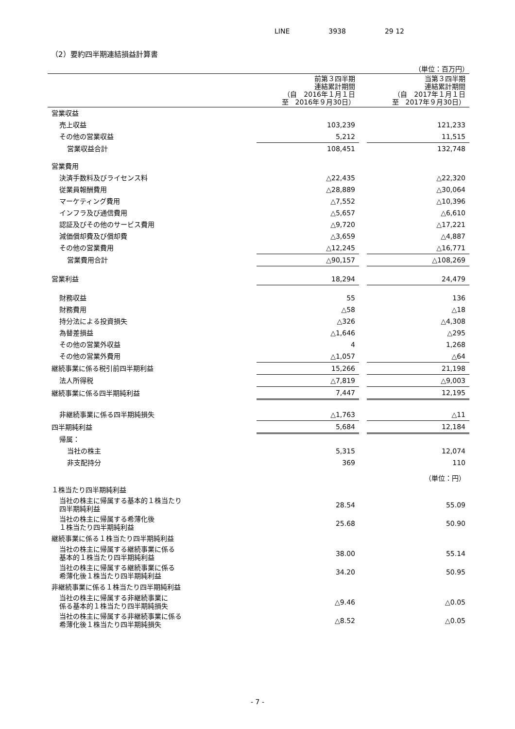LINE 3938 29 12
（2）要約四半期連結損益計算書
（単位：百万円）
| | 前第３四半期 連結累計期間 （自 2016年１月１日 至 2016年９月30日） | | 当第３四半期 連結累計期間 （自 2017年１月１日 至 2017年９月30日） |
| --- | --- | --- | --- |
| 営業収益 | | | |
| 売上収益 | 103,239 | | 121,233 |
| その他の営業収益 | 5,212 | | 11,515 |
| 営業収益合計 | 108,451 | | 132,748 |
| 営業費用 | | | |
| 決済手数料及びライセンス料 | △22,435 | | △22,320 |
| 従業員報酬費用 | △28,889 | | △30,064 |
| マーケティング費用 | △7,552 | | △10,396 |
| インフラ及び通信費用 | △5,657 | | △6,610 |
| 認証及びその他のサービス費用 | △9,720 | | △17,221 |
| 減価償却費及び償却費 | △3,659 | | △4,887 |
| その他の営業費用 | △12,245 | | △16,771 |
| 営業費用合計 | △90,157 | | △108,269 |
| 営業利益 | 18,294 | | 24,479 |
| 財務収益 | 55 | | 136 |
| 財務費用 | △58 | | △18 |
| 持分法による投資損失 | △326 | | △4,308 |
| 為替差損益 | △1,646 | | △295 |
| その他の営業外収益 | 4 | | 1,268 |
| その他の営業外費用 | △1,057 | | △64 |
| 継続事業に係る税引前四半期利益 | 15,266 | | 21,198 |
| 法人所得税 | △7,819 | | △9,003 |
| 継続事業に係る四半期純利益 | 7,447 | | 12,195 |
| 非継続事業に係る四半期純損失 | △1,763 | | △11 |
| 四半期純利益 | 5,684 | | 12,184 |
| 帰属： | | | |
| 当社の株主 | 5,315 | | 12,074 |
| 非支配持分 | 369 | | 110 |
| | | | （単位：円） |
| １株当たり四半期純利益 | | | |
| 当社の株主に帰属する基本的１株当たり 四半期純利益 | 28.54 | | 55.09 |
| 当社の株主に帰属する希薄化後 １株当たり四半期純利益 | 25.68 | | 50.90 |
| 継続事業に係る１株当たり四半期純利益 | | | |
| 当社の株主に帰属する継続事業に係る 基本的１株当たり四半期純利益 | 38.00 | | 55.14 |
| 当社の株主に帰属する継続事業に係る 希薄化後１株当たり四半期純利益 | 34.20 | | 50.95 |
| 非継続事業に係る１株当たり四半期純利益 | | | |
| 当社の株主に帰属する非継続事業に 係る基本的１株当たり四半期純損失 | △9.46 | | △0.05 |
| 当社の株主に帰属する非継続事業に係る 希薄化後１株当たり四半期純損失 | △8.52 | | △0.05 |
- 7 -